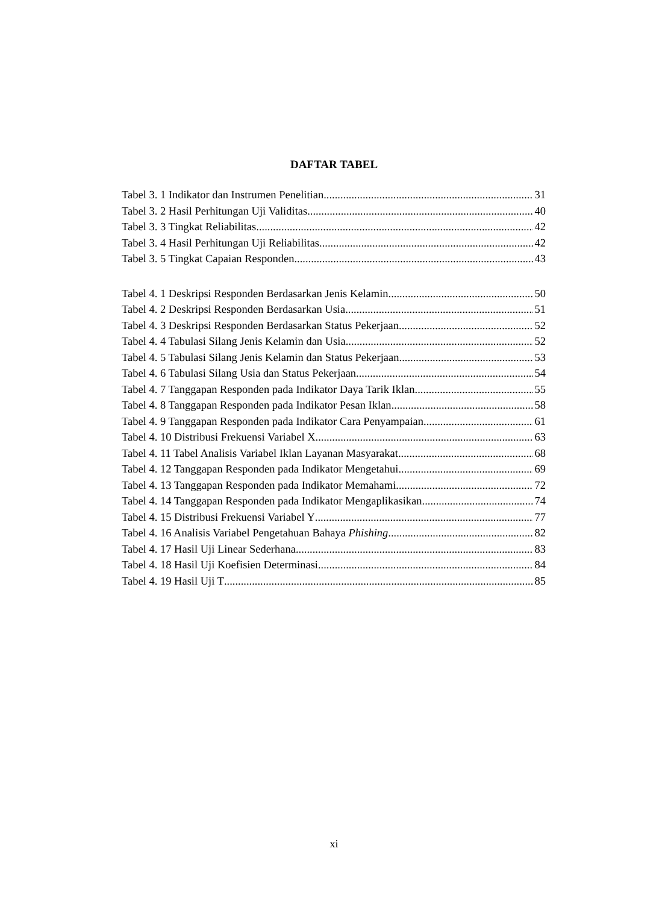DAFTAR TABEL
Tabel 3. 1 Indikator dan Instrumen Penelitian 31
Tabel 3. 2 Hasil Perhitungan Uji Validitas 40
Tabel 3. 3 Tingkat Reliabilitas 42
Tabel 3. 4 Hasil Perhitungan Uji Reliabilitas 42
Tabel 3. 5 Tingkat Capaian Responden 43
Tabel 4. 1 Deskripsi Responden Berdasarkan Jenis Kelamin 50
Tabel 4. 2 Deskripsi Responden Berdasarkan Usia 51
Tabel 4. 3 Deskripsi Responden Berdasarkan Status Pekerjaan 52
Tabel 4. 4 Tabulasi Silang Jenis Kelamin dan Usia 52
Tabel 4. 5 Tabulasi Silang Jenis Kelamin dan Status Pekerjaan 53
Tabel 4. 6 Tabulasi Silang Usia dan Status Pekerjaan 54
Tabel 4. 7 Tanggapan Responden pada Indikator Daya Tarik Iklan 55
Tabel 4. 8 Tanggapan Responden pada Indikator Pesan Iklan 58
Tabel 4. 9 Tanggapan Responden pada Indikator Cara Penyampaian 61
Tabel 4. 10 Distribusi Frekuensi Variabel X 63
Tabel 4. 11 Tabel Analisis Variabel Iklan Layanan Masyarakat 68
Tabel 4. 12 Tanggapan Responden pada Indikator Mengetahui 69
Tabel 4. 13 Tanggapan Responden pada Indikator Memahami 72
Tabel 4. 14 Tanggapan Responden pada Indikator Mengaplikasikan 74
Tabel 4. 15 Distribusi Frekuensi Variabel Y 77
Tabel 4. 16 Analisis Variabel Pengetahuan Bahaya Phishing 82
Tabel 4. 17 Hasil Uji Linear Sederhana 83
Tabel 4. 18 Hasil Uji Koefisien Determinasi 84
Tabel 4. 19 Hasil Uji T 85
xi